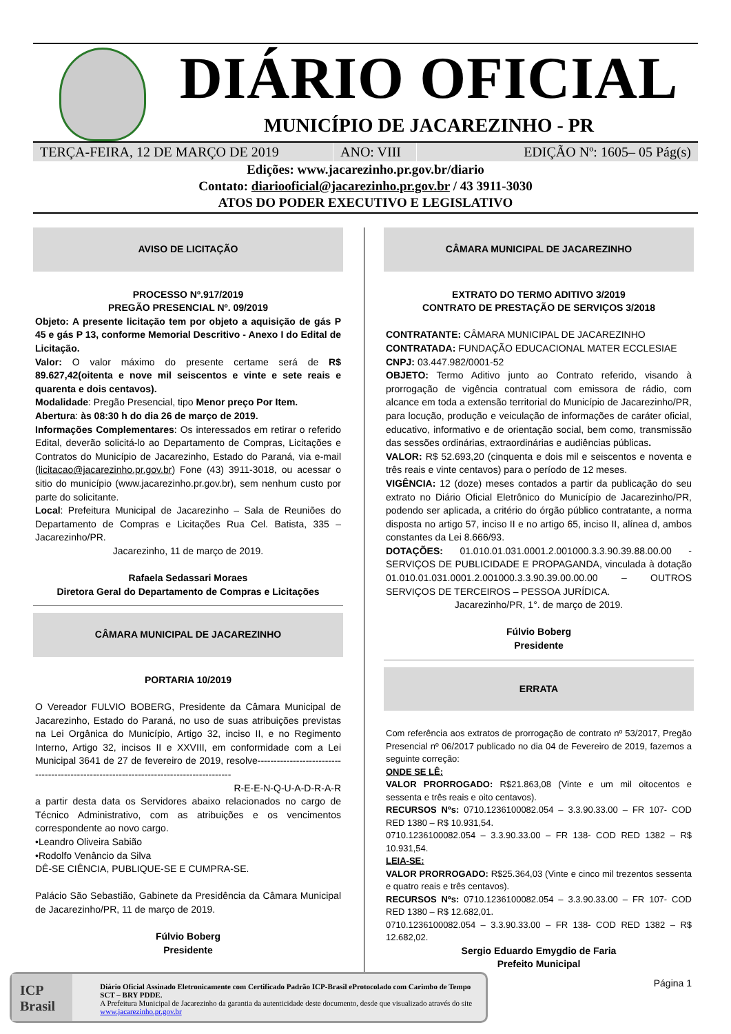DIÁRIO OFICIAL
MUNICÍPIO DE JACAREZINHO - PR
TERÇA-FEIRA, 12 DE MARÇO DE 2019 ANO: VIII
EDIÇÃO Nº: 1605– 05 Pág(s)
Edições: www.jacarezinho.pr.gov.br/diario
Contato: diariooficial@jacarezinho.pr.gov.br / 43 3911-3030
ATOS DO PODER EXECUTIVO E LEGISLATIVO
AVISO DE LICITAÇÃO
PROCESSO Nº.917/2019
PREGÃO PRESENCIAL Nº. 09/2019
Objeto: A presente licitação tem por objeto a aquisição de gás P 45 e gás P 13, conforme Memorial Descritivo - Anexo I do Edital de Licitação.
Valor: O valor máximo do presente certame será de R$ 89.627,42(oitenta e nove mil seiscentos e vinte e sete reais e quarenta e dois centavos).
Modalidade: Pregão Presencial, tipo Menor preço Por Item.
Abertura: às 08:30 h do dia 26 de março de 2019.
Informações Complementares: Os interessados em retirar o referido Edital, deverão solicitá-lo ao Departamento de Compras, Licitações e Contratos do Município de Jacarezinho, Estado do Paraná, via e-mail (licitacao@jacarezinho.pr.gov.br) Fone (43) 3911-3018, ou acessar o sitio do município (www.jacarezinho.pr.gov.br), sem nenhum custo por parte do solicitante.
Local: Prefeitura Municipal de Jacarezinho – Sala de Reuniões do Departamento de Compras e Licitações Rua Cel. Batista, 335 – Jacarezinho/PR.
Jacarezinho, 11 de março de 2019.
Rafaela Sedassari Moraes
Diretora Geral do Departamento de Compras e Licitações
CÂMARA MUNICIPAL DE JACAREZINHO
PORTARIA 10/2019
O Vereador FULVIO BOBERG, Presidente da Câmara Municipal de Jacarezinho, Estado do Paraná, no uso de suas atribuições previstas na Lei Orgânica do Município, Artigo 32, inciso II, e no Regimento Interno, Artigo 32, incisos II e XXVIII, em conformidade com a Lei Municipal 3641 de 27 de fevereiro de 2019, resolve---------------------------------------------------------------------------------------
R-E-E-N-Q-U-A-D-R-A-R
a partir desta data os Servidores abaixo relacionados no cargo de Técnico Administrativo, com as atribuições e os vencimentos correspondente ao novo cargo.
•Leandro Oliveira Sabião
•Rodolfo Venâncio da Silva
DÊ-SE CIÊNCIA, PUBLIQUE-SE E CUMPRA-SE.
Palácio São Sebastião, Gabinete da Presidência da Câmara Municipal de Jacarezinho/PR, 11 de março de 2019.
Fúlvio Boberg
Presidente
CÂMARA MUNICIPAL DE JACAREZINHO
EXTRATO DO TERMO ADITIVO 3/2019
CONTRATO DE PRESTAÇÃO DE SERVIÇOS 3/2018
CONTRATANTE: CÂMARA MUNICIPAL DE JACAREZINHO
CONTRATADA: FUNDAÇÃO EDUCACIONAL MATER ECCLESIAE
CNPJ: 03.447.982/0001-52
OBJETO: Termo Aditivo junto ao Contrato referido, visando à prorrogação de vigência contratual com emissora de rádio, com alcance em toda a extensão territorial do Município de Jacarezinho/PR, para locução, produção e veiculação de informações de caráter oficial, educativo, informativo e de orientação social, bem como, transmissão das sessões ordinárias, extraordinárias e audiências públicas.
VALOR: R$ 52.693,20 (cinquenta e dois mil e seiscentos e noventa e três reais e vinte centavos) para o período de 12 meses.
VIGÊNCIA: 12 (doze) meses contados a partir da publicação do seu extrato no Diário Oficial Eletrônico do Município de Jacarezinho/PR, podendo ser aplicada, a critério do órgão público contratante, a norma disposta no artigo 57, inciso II e no artigo 65, inciso II, alínea d, ambos constantes da Lei 8.666/93.
DOTAÇÕES: 01.010.01.031.0001.2.001000.3.3.90.39.88.00.00 - SERVIÇOS DE PUBLICIDADE E PROPAGANDA, vinculada à dotação 01.010.01.031.0001.2.001000.3.3.90.39.00.00.00 – OUTROS SERVIÇOS DE TERCEIROS – PESSOA JURÍDICA.
Jacarezinho/PR, 1°. de março de 2019.
Fúlvio Boberg
Presidente
ERRATA
Com referência aos extratos de prorrogação de contrato nº 53/2017, Pregão Presencial nº 06/2017 publicado no dia 04 de Fevereiro de 2019, fazemos a seguinte correção:
ONDE SE LÊ:
VALOR PRORROGADO: R$21.863,08 (Vinte e um mil oitocentos e sessenta e três reais e oito centavos).
RECURSOS Nºs: 0710.1236100082.054 – 3.3.90.33.00 – FR 107- COD RED 1380 – R$ 10.931,54.
0710.1236100082.054 – 3.3.90.33.00 – FR 138- COD RED 1382 – R$ 10.931,54.
LEIA-SE:
VALOR PRORROGADO: R$25.364,03 (Vinte e cinco mil trezentos sessenta e quatro reais e três centavos).
RECURSOS Nºs: 0710.1236100082.054 – 3.3.90.33.00 – FR 107- COD RED 1380 – R$ 12.682,01.
0710.1236100082.054 – 3.3.90.33.00 – FR 138- COD RED 1382 – R$ 12.682,02.
Sergio Eduardo Emygdio de Faria
Prefeito Municipal
Página 1
ICP Brasil
Diário Oficial Assinado Eletronicamente com Certificado Padrão ICP-Brasil eProtocolado com Carimbo de Tempo SCT – BRY PDDE.
A Prefeitura Municipal de Jacarezinho da garantia da autenticidade deste documento, desde que visualizado através do site www.jacarezinho.pr.gov.br